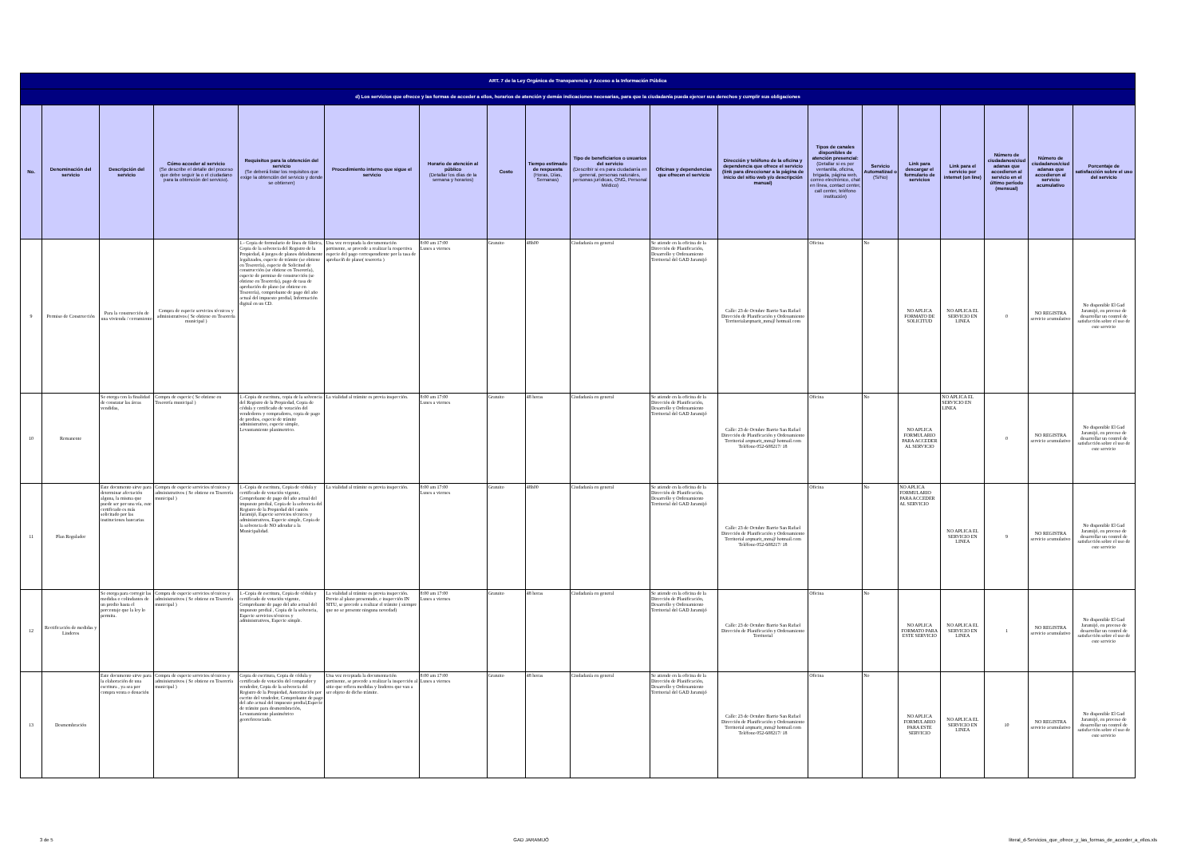| ART. 7 de la Ley Orgánica de Transparencia y Acceso a la Información Pública | | | | | | | | | | | | | | | | | | |
| d) Los servicios que ofrecce y las formas de acceder a ellos, horarios de atención y demás indicaciones necesarias, para que la ciudadanía pueda ejercer sus derechos y cumplir sus obligaciones | | | | | | | | | | | | | | | | | | |
| No. | Denominación del servicio | Descripción del servicio | Cómo acceder al servicio (Se describe el detalle del proceso que debe seguir la o el ciudadano para la obtención del servicio). | Requisitos para la obtención del servicio (Se deberá listar los requisitos que exige la obtención del servicio y donde se obtienen) | Procedimiento interno que sigue el servicio | Horario de atención al público (Detallar los días de la semana y horarios) | Costo | Tiempo estimado de respuesta (Horas, Días, Semanas) | Tipo de beneficiarios o usuarios del servicio (Describir si es para ciudadanía en general, personas naturales, personas jurídicas, ONG, Personal Médico) | Oficinas y dependencias que ofrecen el servicio | Dirección y teléfono de la oficina y dependencia que ofrece el servicio (link para direccionar a la página de inicio del sitio web y/o descripción manual) | Tipos de canales disponibles de atención presencial: (Detallar si es por ventanilla, oficina, brigada, página web, correo electrónico, chat en línea, contact center, call center, teléfono institución) | Servicio Automatizad o (Si/No) | Link para descargar el formulario de servicios | Link para el servicio por internet (on line) | Número de ciudadanos/ciud adanas que accedieron al servicio en el último período (mensual) | Número de ciudadanos/ciud adanas que accedieron al servicio acumulativo | Porcentaje de satisfacción sobre el uso del servicio |
| 9 | Permiso de Construcción | Para la construcción de una vivienda / cerramiento | Compra de especie servicios técnicos y administrativos ( Se obtiene en Tesorería municipal ) | 1.- Copia de formulario de línea de fábrica, Copia de la solvencia del Registro de la Propiedad, 4 juegos de planos debidamente legalizados, especie de trámite (se obtiene en Tesorería), especie de Solicitud de construcción (se obtiene en Tesorería), especie de permiso de construcción (se obtiene en Tesorería), pago de tasa de aprobación de plano (se obtiene en Tesorería), comprobante de pago del año actual del impuesto predial, Información digital en un CD. | Una vez receptada la documentación pertinente, se procede a realizar la respectiva especie del pago correspondiente por la tasa de aprobacíñ de plano( tesoreria ) | 8:00 am 17:00 Lunes a viernes | Gratuito | 48h00 | Ciudadanía en general | Se atiende en la oficina de la Dirección de Planificación, Desarrollo y Ordenamiento Territorial del GAD Jaramijó | Calle: 23 de Octubre Barrio San Rafael Dirección de Planificación y Ordenamiento Territorialarqmarit_mm@ hotmail.com | Oficina | No | NO APLICA FORMATO DE SOLICITUD | NO APLICA EL SERVICIO EN LINEA | 0 | NO REGISTRA servicio acumulativo | No disponible El Gad Jaramijó, en proceso de desarrollar un control de satisfacción sobre el uso de este servicio |
| 10 | Remanente | Se otorga con la finalidad de constatar las áreas vendidas, | Compra de especie ( Se obtiene en Tesorería municipal ) | 1.-Copia de escritura, copia de la solvencia del Registro de la Propiedad, Copia de cédula y certificado de votación del vendedores y compradores, copia de pago de predios, especie de trámite administrativo, especie simple, Levantamiento planimetrico. | La vialidad al trámite es previa inspección. | 8:00 am 17:00 Lunes a viernes | Gratuito | 48 horas | Ciudadanía en general | Se atiende en la oficina de la Dirección de Planificación, Desarrollo y Ordenamiento Territorial del GAD Jaramijó | Calle: 23 de Octubre Barrio San Rafael Dirección de Planificación y Ordenamiento Territorial arqmarit_mm@ hotmail.com Teléfono 052-608217/ 18 | Oficina | No | NO APLICA FORMULARIO PARA ACCEDER AL SERVICIO | NO APLICA EL SERVICIO EN LINEA | 0 | NO REGISTRA servicio acumulativo | No disponible El Gad Jaramijó, en proceso de desarrollar un control de satisfacción sobre el uso de este servicio |
| 11 | Plan Regulador | Este documento sirve para determinar afectación alguna, la misma que puede ser por una vía, este certificado es más solicitado por las instituciones bancarias | Compra de especie servicios técnicos y administrativos ( Se obtiene en Tesorería municipal ) | 1.-Copia de escritura, Copia de cédula y certificado de votación vigente, Comprobante de pago del año actual del impuesto predial, Copia de la solvencia del Registro de la Propiedad del cantón Jaramijó, Especie servicios técnicos y administrativos, Especie simple, Copia de la solvencia de NO adeudar a la Municipalidad. | La vialidad al trámite es previa inspección. | 8:00 am 17:00 Lunes a viernes | Gratuito | 48h00 | Ciudadanía en general | Se atiende en la oficina de la Dirección de Planificación, Desarrollo y Ordenamiento Territorial del GAD Jaramijó | Calle: 23 de Octubre Barrio San Rafael Dirección de Planificación y Ordenamiento Territorial arqmarit_mm@ hotmail.com Teléfono 052-608217/ 18 | Oficina | No | NO APLICA FORMULARIO PARA ACCEDER AL SERVICIO | NO APLICA EL SERVICIO EN LINEA | 9 | NO REGISTRA servicio acumulativo | No disponible El Gad Jaramijó, en proceso de desarrollar un control de satisfacción sobre el uso de este servicio |
| 12 | Rectificación de medidas y Linderos | Se otorga para corregir las medidas o colindantes de un predio hasta el porcentaje que la ley lo permita. | Compra de especie servicios técnicos y administrativos ( Se obtiene en Tesorería municipal ) | 1.-Copia de escritura, Copia de cédula y certificado de votación vigente, Comprobante de pago del año actual del impuesto predial , Copia de la solvencia, Especie servicios técnicos y administrativos, Especie simple. | La vialidad al trámite es previa inspección. Previo al plano presentado, e inspección IN SITU, se procede a realizar el trámite ( siempre que no se presente ninguna novedad) | 8:00 am 17:00 Lunes a viernes | Gratuito | 48 horas | Ciudadanía en general | Se atiende en la oficina de la Dirección de Planificación, Desarrollo y Ordenamiento Territorial del GAD Jaramijó | Calle: 23 de Octubre Barrio San Rafael Dirección de Planificación y Ordenamiento Territorial | Oficina | No | NO APLICA FORMATO PARA ESTE SERVICIO | NO APLICA EL SERVICIO EN LINEA | 1 | NO REGISTRA servicio acumulativo | No disponible El Gad Jaramijó, en proceso de desarrollar un control de satisfacción sobre el uso de este servicio |
| 13 | Desmembración | Este documento sirve para la elaboración de una escritura , ya sea por compra venta o donación | Compra de especie servicios técnicos y administrativos ( Se obtiene en Tesorería municipal ) | Copia de escritura, Copia de cédula y certificado de votación del comprador y vendedor, Copia de la solvencia del Registro de la Propiedad, Autorización por escrito del vendedor, Comprobante de pago del año actual del impuesto predial,Especie de trámite para desmembración, Levantamiento planimétrico georeferenciado. | Una vez receptada la documentación pertinente, se procede a realizar la inspección al sitio que refiera medidas y linderos que van a ser objeto de dicho trámite. | 8:00 am 17:00 Lunes a viernes | Gratuito | 48 horas | Ciudadanía en general | Se atiende en la oficina de la Dirección de Planificación, Desarrollo y Ordenamiento Territorial del GAD Jaramijó | Calle: 23 de Octubre Barrio San Rafael Dirección de Planificación y Ordenamiento Territorial arqmarit_mm@ hotmail.com Teléfono 052-608217/ 18 | Oficina | No | NO APLICA FORMULARIO PARA ESTE SERVICIO | NO APLICA EL SERVICIO EN LINEA | 10 | NO REGISTRA servicio acumulativo | No disponible El Gad Jaramijó, en proceso de desarrollar un control de satisfacción sobre el uso de este servicio |
3 de 5 GAD JARAMIJÓ literal_d-Servicios_que_ofrece_y_las_formas_de_acceder_a_ellos.xls